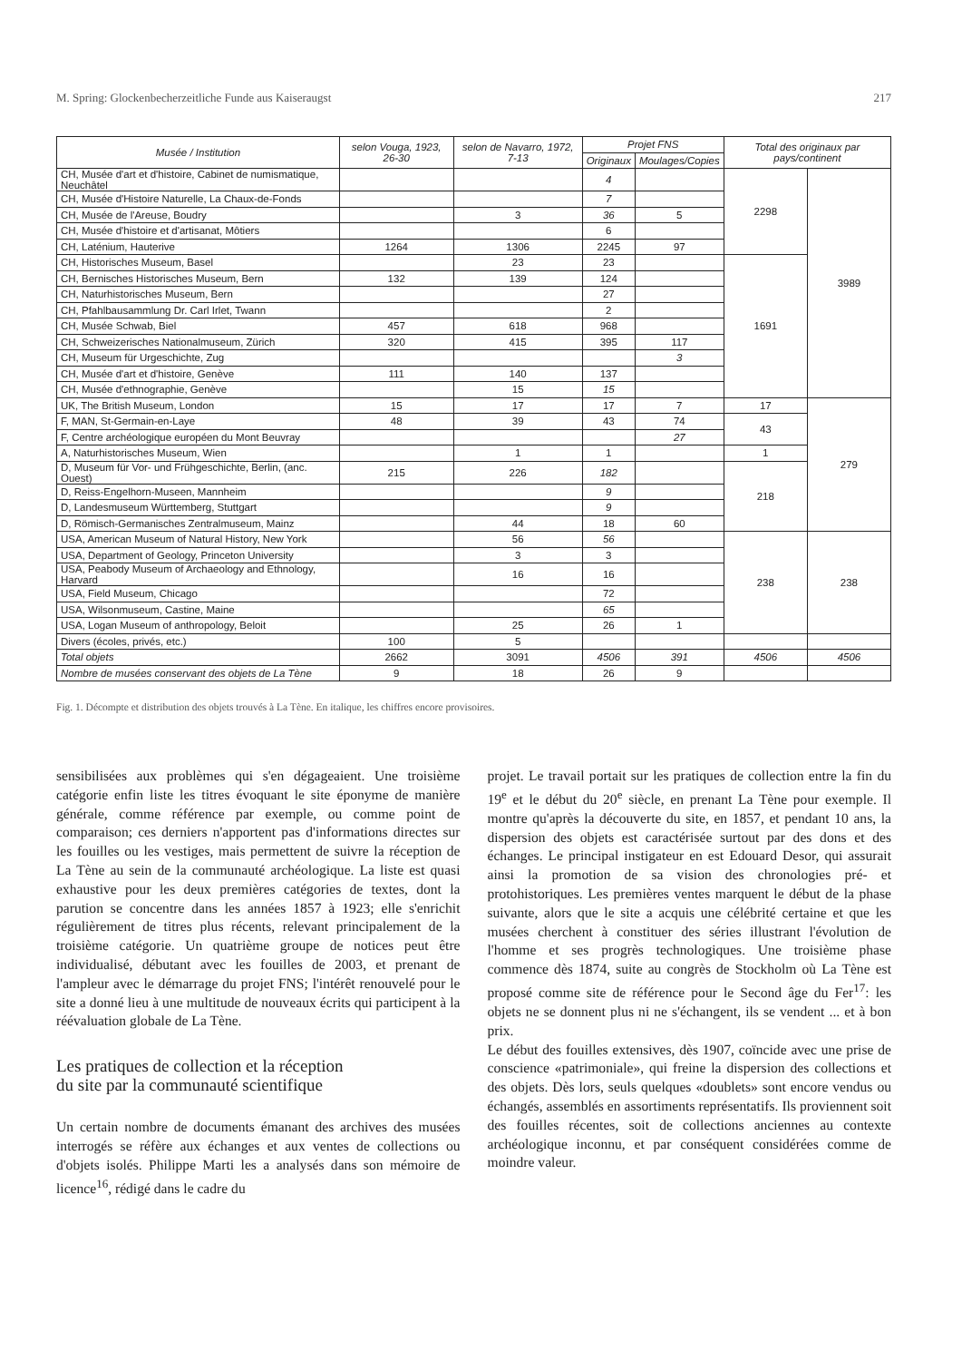M. Spring: Glockenbecherzeitliche Funde aus Kaiseraugst 217
| Musée / Institution | selon Vouga, 1923, 26-30 | selon de Navarro, 1972, 7-13 | Projet FNS | | Total des originaux par pays/continent | |
| --- | --- | --- | --- | --- | --- | --- |
| | | | Originaux | Moulages/Copies | | |
| CH, Musée d'art et d'histoire, Cabinet de numismatique, Neuchâtel | | | 4 | | 2298 | 3989 |
| CH, Musée d'Histoire Naturelle, La Chaux-de-Fonds | | | 7 | | | |
| CH, Musée de l'Areuse, Boudry | | 3 | 36 | 5 | | |
| CH, Musée d'histoire et d'artisanat, Môtiers | | | 6 | | | |
| CH, Laténium, Hauterive | 1264 | 1306 | 2245 | 97 | | |
| CH, Historisches Museum, Basel | | 23 | 23 | | 1691 | |
| CH, Bernisches Historisches Museum, Bern | 132 | 139 | 124 | | | |
| CH, Naturhistorisches Museum, Bern | | | 27 | | | |
| CH, Pfahlbausammlung Dr. Carl Irlet, Twann | | | 2 | | | |
| CH, Musée Schwab, Biel | 457 | 618 | 968 | | | |
| CH, Schweizerisches Nationalmuseum, Zürich | 320 | 415 | 395 | 117 | | |
| CH, Museum für Urgeschichte, Zug | | | | 3 | | |
| CH, Musée d'art et d'histoire, Genève | 111 | 140 | 137 | | | |
| CH, Musée d'ethnographie, Genève | | 15 | 15 | | | |
| UK, The British Museum, London | 15 | 17 | 17 | 7 | 17 | 279 |
| F, MAN, St-Germain-en-Laye | 48 | 39 | 43 | 74 | 43 | |
| F, Centre archéologique européen du Mont Beuvray | | | | 27 | | |
| A, Naturhistorisches Museum, Wien | | 1 | 1 | | 1 | |
| D, Museum für Vor- und Frühgeschichte, Berlin, (anc. Ouest) | 215 | 226 | 182 | | 218 | |
| D, Reiss-Engelhorn-Museen, Mannheim | | | 9 | | | |
| D, Landesmuseum Württemberg, Stuttgart | | | 9 | | | |
| D, Römisch-Germanisches Zentralmuseum, Mainz | | 44 | 18 | 60 | | |
| USA, American Museum of Natural History, New York | | 56 | 56 | | 238 | 238 |
| USA, Department of Geology, Princeton University | | 3 | 3 | | | |
| USA, Peabody Museum of Archaeology and Ethnology, Harvard | | 16 | 16 | | | |
| USA, Field Museum, Chicago | | | 72 | | | |
| USA, Wilsonmuseum, Castine, Maine | | | 65 | | | |
| USA, Logan Museum of anthropology, Beloit | | 25 | 26 | 1 | | |
| Divers (écoles, privés, etc.) | 100 | 5 | | | | |
| Total objets | 2662 | 3091 | 4506 | 391 | 4506 | 4506 |
| Nombre de musées conservant des objets de La Tène | 9 | 18 | 26 | 9 | | |
Fig. 1. Décompte et distribution des objets trouvés à La Tène. En italique, les chiffres encore provisoires.
sensibilisées aux problèmes qui s'en dégageaient. Une troisième catégorie enfin liste les titres évoquant le site éponyme de manière générale, comme référence par exemple, ou comme point de comparaison; ces derniers n'apportent pas d'informations directes sur les fouilles ou les vestiges, mais permettent de suivre la réception de La Tène au sein de la communauté archéologique. La liste est quasi exhaustive pour les deux premières catégories de textes, dont la parution se concentre dans les années 1857 à 1923; elle s'enrichit régulièrement de titres plus récents, relevant principalement de la troisième catégorie. Un quatrième groupe de notices peut être individualisé, débutant avec les fouilles de 2003, et prenant de l'ampleur avec le démarrage du projet FNS; l'intérêt renouvelé pour le site a donné lieu à une multitude de nouveaux écrits qui participent à la réévaluation globale de La Tène.
Les pratiques de collection et la réception
du site par la communauté scientifique
Un certain nombre de documents émanant des archives des musées interrogés se réfère aux échanges et aux ventes de collections ou d'objets isolés. Philippe Marti les a analysés dans son mémoire de licence<sup>16</sup>, rédigé dans le cadre du
projet. Le travail portait sur les pratiques de collection entre la fin du 19<sup>e</sup> et le début du 20<sup>e</sup> siècle, en prenant La Tène pour exemple. Il montre qu'après la découverte du site, en 1857, et pendant 10 ans, la dispersion des objets est caractérisée surtout par des dons et des échanges. Le principal instigateur en est Edouard Desor, qui assurait ainsi la promotion de sa vision des chronologies pré- et protohistoriques. Les premières ventes marquent le début de la phase suivante, alors que le site a acquis une célébrité certaine et que les musées cherchent à constituer des séries illustrant l'évolution de l'homme et ses progrès technologiques. Une troisième phase commence dès 1874, suite au congrès de Stockholm où La Tène est proposé comme site de référence pour le Second âge du Fer<sup>17</sup>: les objets ne se donnent plus ni ne s'échangent, ils se vendent ... et à bon prix.
Le début des fouilles extensives, dès 1907, coïncide avec une prise de conscience «patrimoniale», qui freine la dispersion des collections et des objets. Dès lors, seuls quelques «doublets» sont encore vendus ou échangés, assemblés en assortiments représentatifs. Ils proviennent soit des fouilles récentes, soit de collections anciennes au contexte archéologique inconnu, et par conséquent considérées comme de moindre valeur.